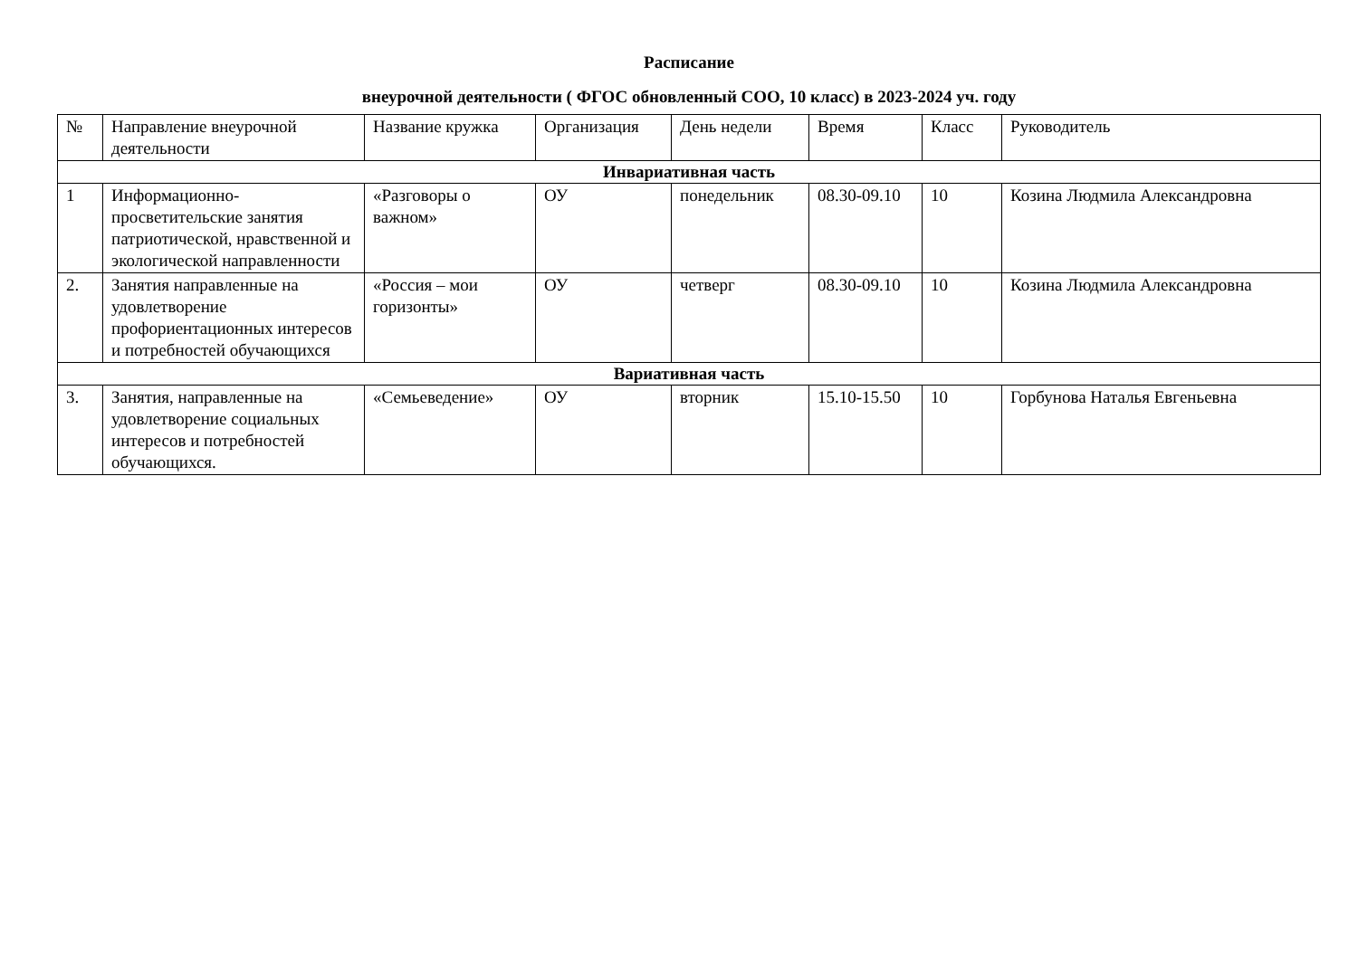Расписание
внеурочной деятельности ( ФГОС обновленный СОО, 10 класс) в 2023-2024 уч. году
| № | Направление внеурочной деятельности | Название кружка | Организация | День недели | Время | Класс | Руководитель |
| --- | --- | --- | --- | --- | --- | --- | --- |
| Инвариативная часть | | | | | | | |
| 1 | Информационно-просветительские занятия патриотической, нравственной и экологической направленности | «Разговоры о важном» | ОУ | понедельник | 08.30-09.10 | 10 | Козина Людмила Александровна |
| 2. | Занятия направленные на удовлетворение профориентационных интересов и потребностей обучающихся | «Россия – мои горизонты» | ОУ | четверг | 08.30-09.10 | 10 | Козина Людмила Александровна |
| Вариативная часть | | | | | | | |
| 3. | Занятия, направленные на удовлетворение социальных интересов и потребностей обучающихся. | «Семьеведение» | ОУ | вторник | 15.10-15.50 | 10 | Горбунова Наталья Евгеньевна |